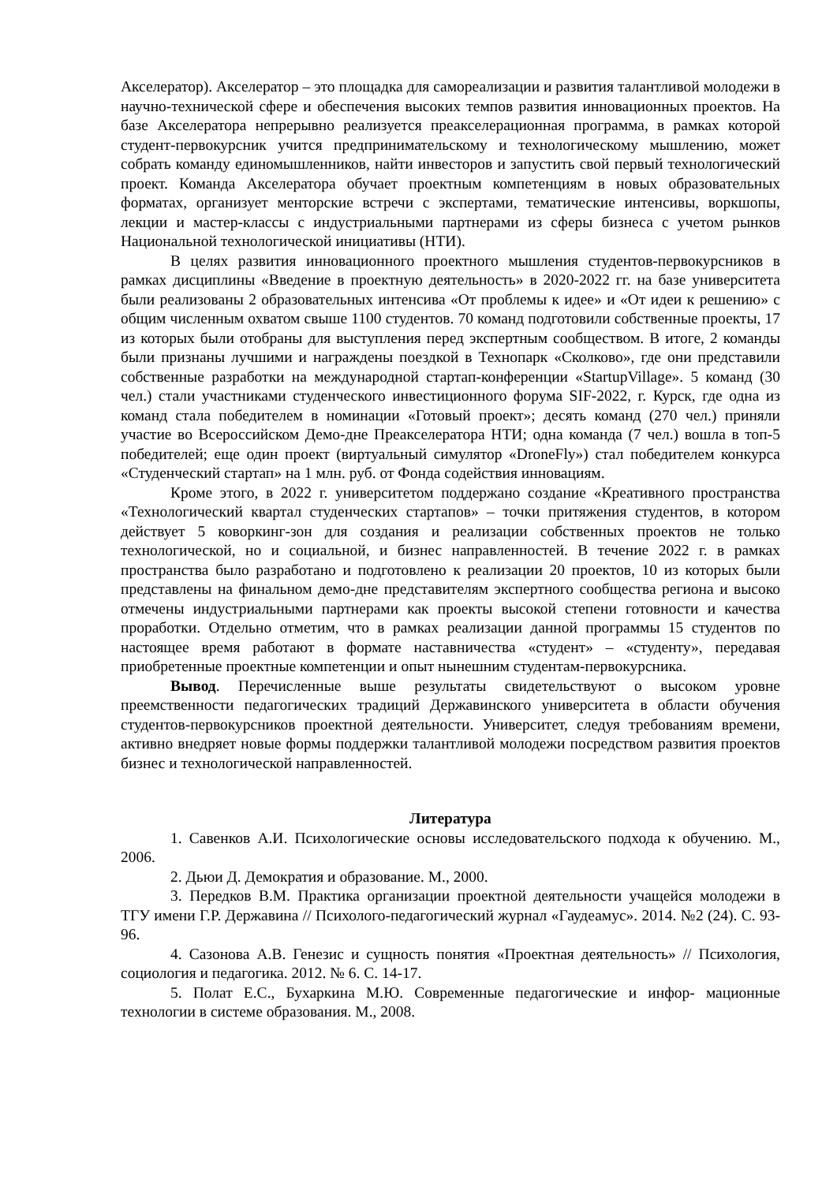Акселератор). Акселератор – это площадка для самореализации и развития талантливой молодежи в научно-технической сфере и обеспечения высоких темпов развития инновационных проектов. На базе Акселератора непрерывно реализуется преакселерационная программа, в рамках которой студент-первокурсник учится предпринимательскому и технологическому мышлению, может собрать команду единомышленников, найти инвесторов и запустить свой первый технологический проект. Команда Акселератора обучает проектным компетенциям в новых образовательных форматах, организует менторские встречи с экспертами, тематические интенсивы, воркшопы, лекции и мастер-классы с индустриальными партнерами из сферы бизнеса с учетом рынков Национальной технологической инициативы (НТИ).
В целях развития инновационного проектного мышления студентов-первокурсников в рамках дисциплины «Введение в проектную деятельность» в 2020-2022 гг. на базе университета были реализованы 2 образовательных интенсива «От проблемы к идее» и «От идеи к решению» с общим численным охватом свыше 1100 студентов. 70 команд подготовили собственные проекты, 17 из которых были отобраны для выступления перед экспертным сообществом. В итоге, 2 команды были признаны лучшими и награждены поездкой в Технопарк «Сколково», где они представили собственные разработки на международной стартап-конференции «StartupVillage». 5 команд (30 чел.) стали участниками студенческого инвестиционного форума SIF-2022, г. Курск, где одна из команд стала победителем в номинации «Готовый проект»; десять команд (270 чел.) приняли участие во Всероссийском Демо-дне Преакселератора НТИ; одна команда (7 чел.) вошла в топ-5 победителей; еще один проект (виртуальный симулятор «DroneFly») стал победителем конкурса «Студенческий стартап» на 1 млн. руб. от Фонда содействия инновациям.
Кроме этого, в 2022 г. университетом поддержано создание «Креативного пространства «Технологический квартал студенческих стартапов» – точки притяжения студентов, в котором действует 5 коворкинг-зон для создания и реализации собственных проектов не только технологической, но и социальной, и бизнес направленностей. В течение 2022 г. в рамках пространства было разработано и подготовлено к реализации 20 проектов, 10 из которых были представлены на финальном демо-дне представителям экспертного сообщества региона и высоко отмечены индустриальными партнерами как проекты высокой степени готовности и качества проработки. Отдельно отметим, что в рамках реализации данной программы 15 студентов по настоящее время работают в формате наставничества «студент» – «студенту», передавая приобретенные проектные компетенции и опыт нынешним студентам-первокурсника.
Вывод. Перечисленные выше результаты свидетельствуют о высоком уровне преемственности педагогических традиций Державинского университета в области обучения студентов-первокурсников проектной деятельности. Университет, следуя требованиям времени, активно внедряет новые формы поддержки талантливой молодежи посредством развития проектов бизнес и технологической направленностей.
Литература
1. Савенков А.И. Психологические основы исследовательского подхода к обучению. М., 2006.
2. Дьюи Д. Демократия и образование. М., 2000.
3. Передков В.М. Практика организации проектной деятельности учащейся молодежи в ТГУ имени Г.Р. Державина // Психолого-педагогический журнал «Гаудеамус». 2014. №2 (24). С. 93-96.
4. Сазонова А.В. Генезис и сущность понятия «Проектная деятельность» // Психология, социология и педагогика. 2012. № 6. С. 14-17.
5. Полат Е.С., Бухаркина М.Ю. Современные педагогические и инфор- мационные технологии в системе образования. М., 2008.